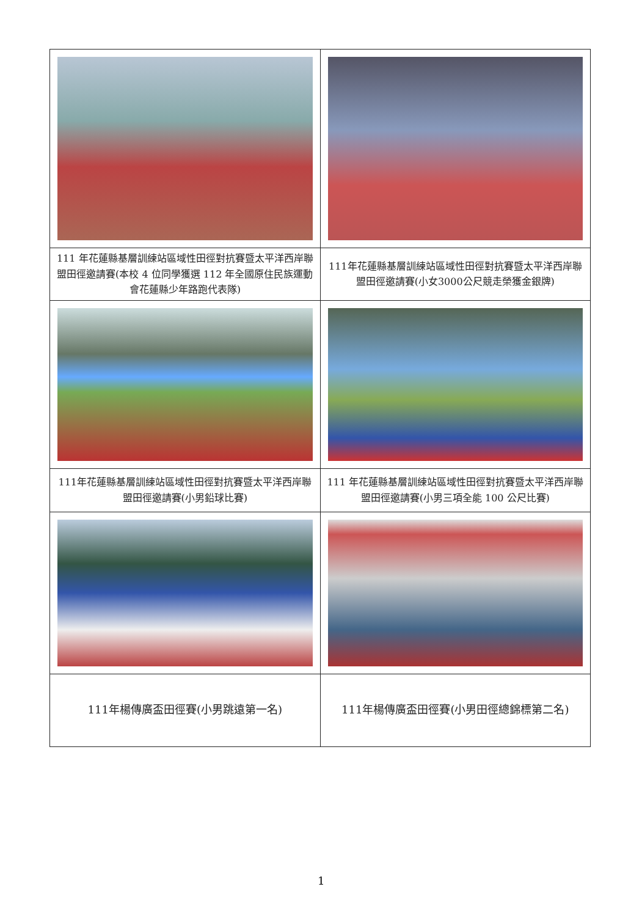| 111 年花蓮縣基層訓練站區域性田徑對抗賽暨太平洋西岸聯盟田徑邀請賽(本校 4 位同學獲選 112 年全國原住民族運動會花蓮縣少年路跑代表隊) | 111年花蓮縣基層訓練站區域性田徑對抗賽暨太平洋西岸聯盟田徑邀請賽(小女3000公尺競走榮獲金銀牌) |
| 111年花蓮縣基層訓練站區域性田徑對抗賽暨太平洋西岸聯盟田徑邀請賽(小男鉛球比賽) | 111 年花蓮縣基層訓練站區域性田徑對抗賽暨太平洋西岸聯盟田徑邀請賽(小男三項全能 100 公尺比賽) |
| 111年楊傳廣盃田徑賽(小男跳遠第一名) | 111年楊傳廣盃田徑賽(小男田徑總錦標第二名) |
1